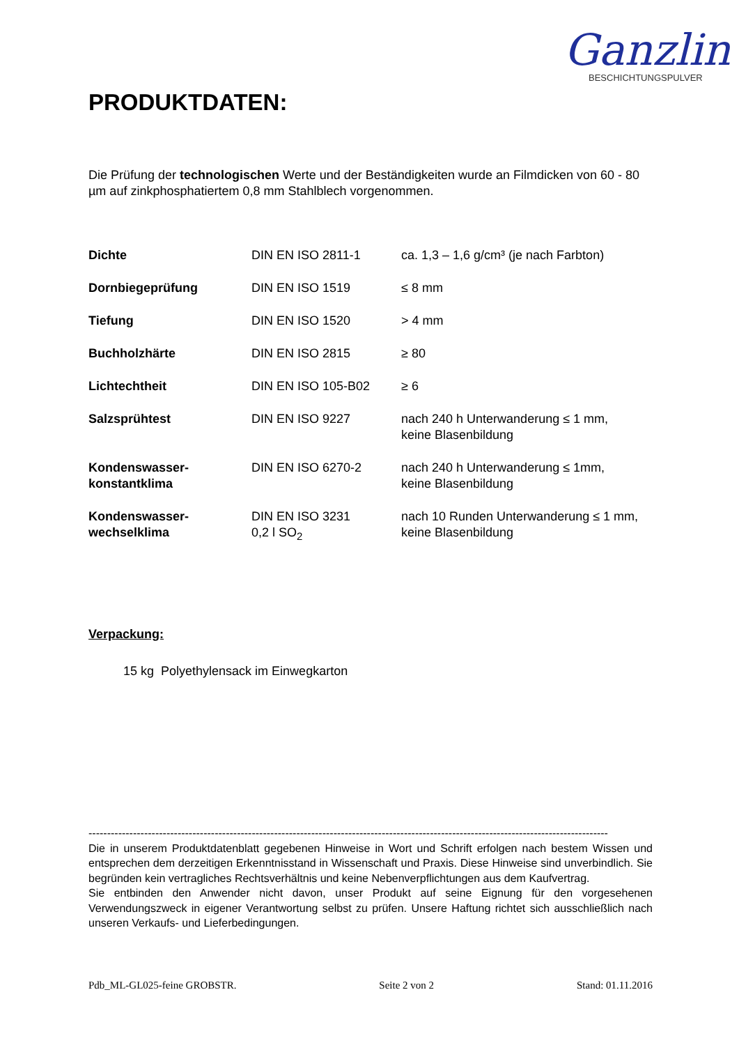Ganzlin
BESCHICHTUNGSPULVER
PRODUKTDATEN:
Die Prüfung der technologischen Werte und der Beständigkeiten wurde an Filmdicken von 60 - 80 µm auf zinkphosphatiertem 0,8 mm Stahlblech vorgenommen.
| Dichte | DIN EN ISO 2811-1 | ca. 1,3 – 1,6 g/cm³ (je nach Farbton) |
| Dornbiegeprüfung | DIN EN ISO 1519 | ≤ 8 mm |
| Tiefung | DIN EN ISO 1520 | > 4 mm |
| Buchholzhärte | DIN EN ISO 2815 | ≥ 80 |
| Lichtechtheit | DIN EN ISO 105-B02 | ≥ 6 |
| Salzsprühtest | DIN EN ISO 9227 | nach 240 h Unterwanderung ≤ 1 mm, keine Blasenbildung |
| Kondenswasser- konstantklima | DIN EN ISO 6270-2 | nach 240 h Unterwanderung ≤ 1mm, keine Blasenbildung |
| Kondenswasser- wechselklima | DIN EN ISO 3231 0,2 l SO<sub>2</sub> | nach 10 Runden Unterwanderung ≤ 1 mm, keine Blasenbildung |
Verpackung:
15 kg Polyethylensack im Einwegkarton
--------------------------------------------------------------------------------------------------------------------------------------------
Die in unserem Produktdatenblatt gegebenen Hinweise in Wort und Schrift erfolgen nach bestem Wissen und entsprechen dem derzeitigen Erkenntnisstand in Wissenschaft und Praxis. Diese Hinweise sind unverbindlich. Sie begründen kein vertragliches Rechtsverhältnis und keine Nebenverpflichtungen aus dem Kaufvertrag.
Sie entbinden den Anwender nicht davon, unser Produkt auf seine Eignung für den vorgesehenen Verwendungszweck in eigener Verantwortung selbst zu prüfen. Unsere Haftung richtet sich ausschließlich nach unseren Verkaufs- und Lieferbedingungen.
Pdb_ML-GL025-feine GROBSTR. Seite 2 von 2 Stand: 01.11.2016